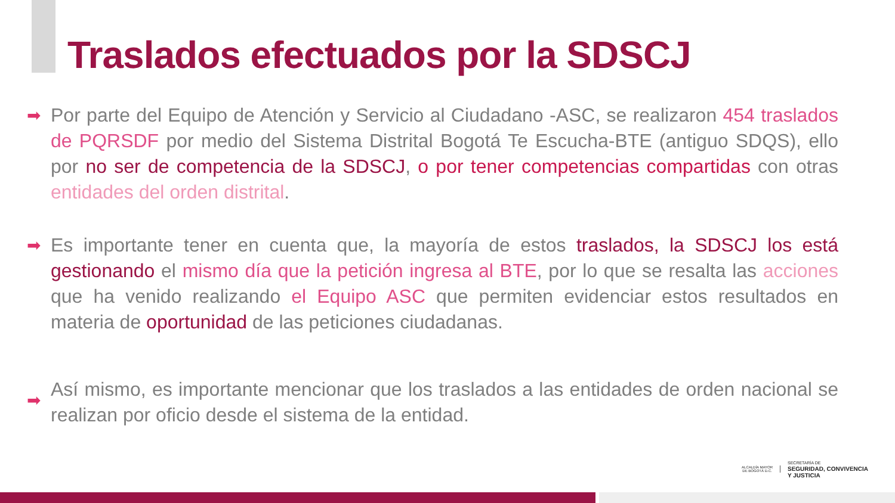Traslados efectuados por la SDSCJ
➡ Por parte del Equipo de Atención y Servicio al Ciudadano -ASC, se realizaron 454 traslados de PQRSDF por medio del Sistema Distrital Bogotá Te Escucha-BTE (antiguo SDQS), ello por no ser de competencia de la SDSCJ, o por tener competencias compartidas con otras entidades del orden distrital.
➡ Es importante tener en cuenta que, la mayoría de estos traslados, la SDSCJ los está gestionando el mismo día que la petición ingresa al BTE, por lo que se resalta las acciones que ha venido realizando el Equipo ASC que permiten evidenciar estos resultados en materia de oportunidad de las peticiones ciudadanas.
➡
Así mismo, es importante mencionar que los traslados a las entidades de orden nacional se realizan por oficio desde el sistema de la entidad.
ALCALDÍA MAYOR
DE BOGOTÁ D.C.
SECRETARÍA DE
SEGURIDAD, CONVIVENCIA
Y JUSTICIA